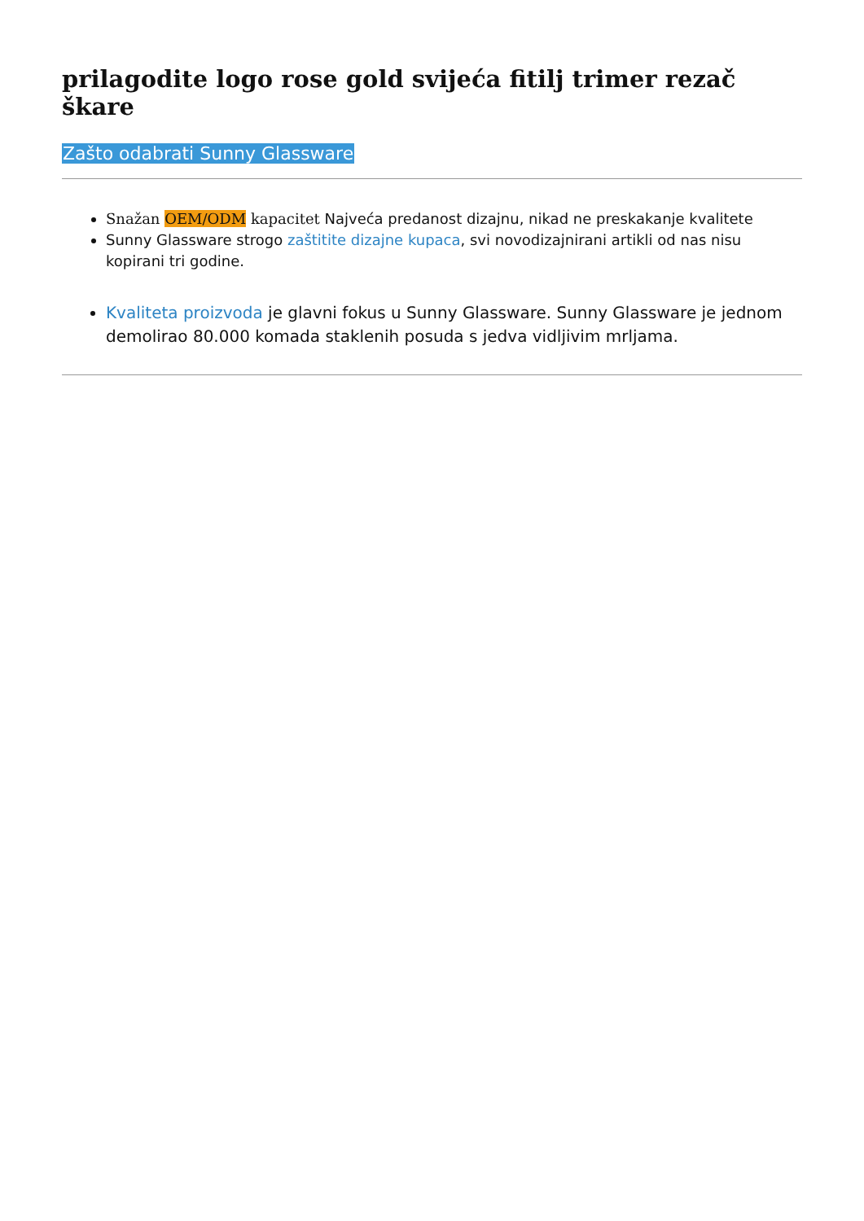prilagodite logo rose gold svijeća fitilj trimer rezač škare
Zašto odabrati Sunny Glassware
Snažan OEM/ODM kapacitet Najveća predanost dizajnu, nikad ne preskakanje kvalitete
Sunny Glassware strogo zaštitite dizajne kupaca, svi novodizajnirani artikli od nas nisu kopirani tri godine.
Kvaliteta proizvoda je glavni fokus u Sunny Glassware. Sunny Glassware je jednom demolirao 80.000 komada staklenih posuda s jedva vidljivim mrljama.